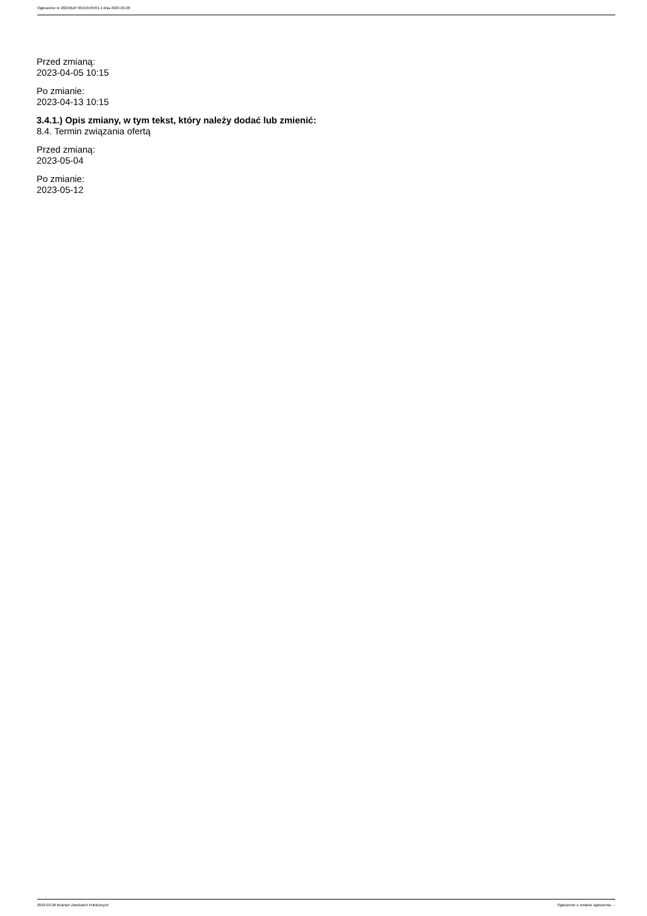Ogłoszenie nr 2023/BZP 00153435/01 z dnia 2023-03-28
Przed zmianą:
2023-04-05 10:15
Po zmianie:
2023-04-13 10:15
3.4.1.) Opis zmiany, w tym tekst, który należy dodać lub zmienić:
8.4. Termin związania ofertą
Przed zmianą:
2023-05-04
Po zmianie:
2023-05-12
2023-03-28 Biuletyn Zamówień Publicznych Ogłoszenie o zmianie ogłoszenia - -